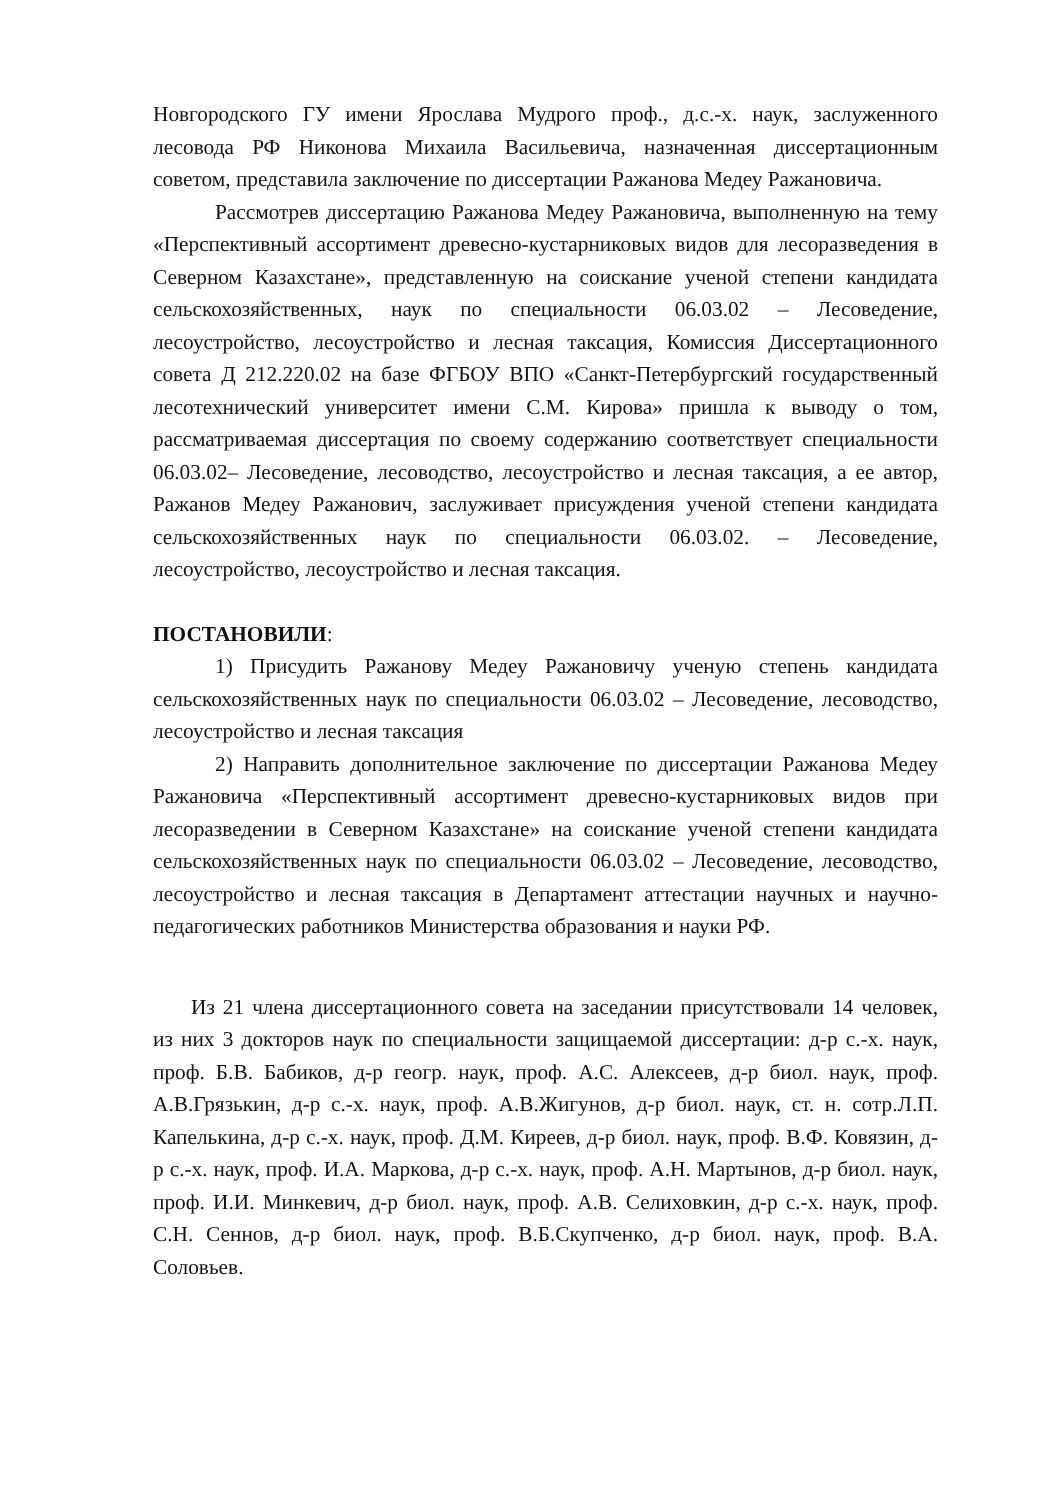Новгородского ГУ имени Ярослава Мудрого проф., д.с.-х. наук, заслуженного лесовода РФ Никонова Михаила Васильевича, назначенная диссертационным советом, представила заключение по диссертации Ражанова Медеу Ражановича.
Рассмотрев диссертацию Ражанова Медеу Ражановича, выполненную на тему «Перспективный ассортимент древесно-кустарниковых видов для лесоразведения в Северном Казахстане», представленную на соискание ученой степени кандидата сельскохозяйственных, наук по специальности 06.03.02 – Лесоведение, лесоустройство, лесоустройство и лесная таксация, Комиссия Диссертационного совета Д 212.220.02 на базе ФГБОУ ВПО «Санкт-Петербургский государственный лесотехнический университет имени С.М. Кирова» пришла к выводу о том, рассматриваемая диссертация по своему содержанию соответствует специальности 06.03.02– Лесоведение, лесоводство, лесоустройство и лесная таксация, а ее автор, Ражанов Медеу Ражанович, заслуживает присуждения ученой степени кандидата сельскохозяйственных наук по специальности 06.03.02. – Лесоведение, лесоустройство, лесоустройство и лесная таксация.
ПОСТАНОВИЛИ:
1) Присудить Ражанову Медеу Ражановичу ученую степень кандидата сельскохозяйственных наук по специальности 06.03.02 – Лесоведение, лесоводство, лесоустройство и лесная таксация
2) Направить дополнительное заключение по диссертации Ражанова Медеу Ражановича «Перспективный ассортимент древесно-кустарниковых видов при лесоразведении в Северном Казахстане» на соискание ученой степени кандидата сельскохозяйственных наук по специальности 06.03.02 – Лесоведение, лесоводство, лесоустройство и лесная таксация в Департамент аттестации научных и научно-педагогических работников Министерства образования и науки РФ.
Из 21 члена диссертационного совета на заседании присутствовали 14 человек, из них 3 докторов наук по специальности защищаемой диссертации: д-р с.-х. наук, проф. Б.В. Бабиков, д-р геогр. наук, проф. А.С. Алексеев, д-р биол. наук, проф. А.В.Грязькин, д-р с.-х. наук, проф. А.В.Жигунов, д-р биол. наук, ст. н. сотр.Л.П. Капелькина, д-р с.-х. наук, проф. Д.М. Киреев, д-р биол. наук, проф. В.Ф. Ковязин, д-р с.-х. наук, проф. И.А. Маркова, д-р с.-х. наук, проф. А.Н. Мартынов, д-р биол. наук, проф. И.И. Минкевич, д-р биол. наук, проф. А.В. Селиховкин, д-р с.-х. наук, проф. С.Н. Сеннов, д-р биол. наук, проф. В.Б.Скупченко, д-р биол. наук, проф. В.А. Соловьев.